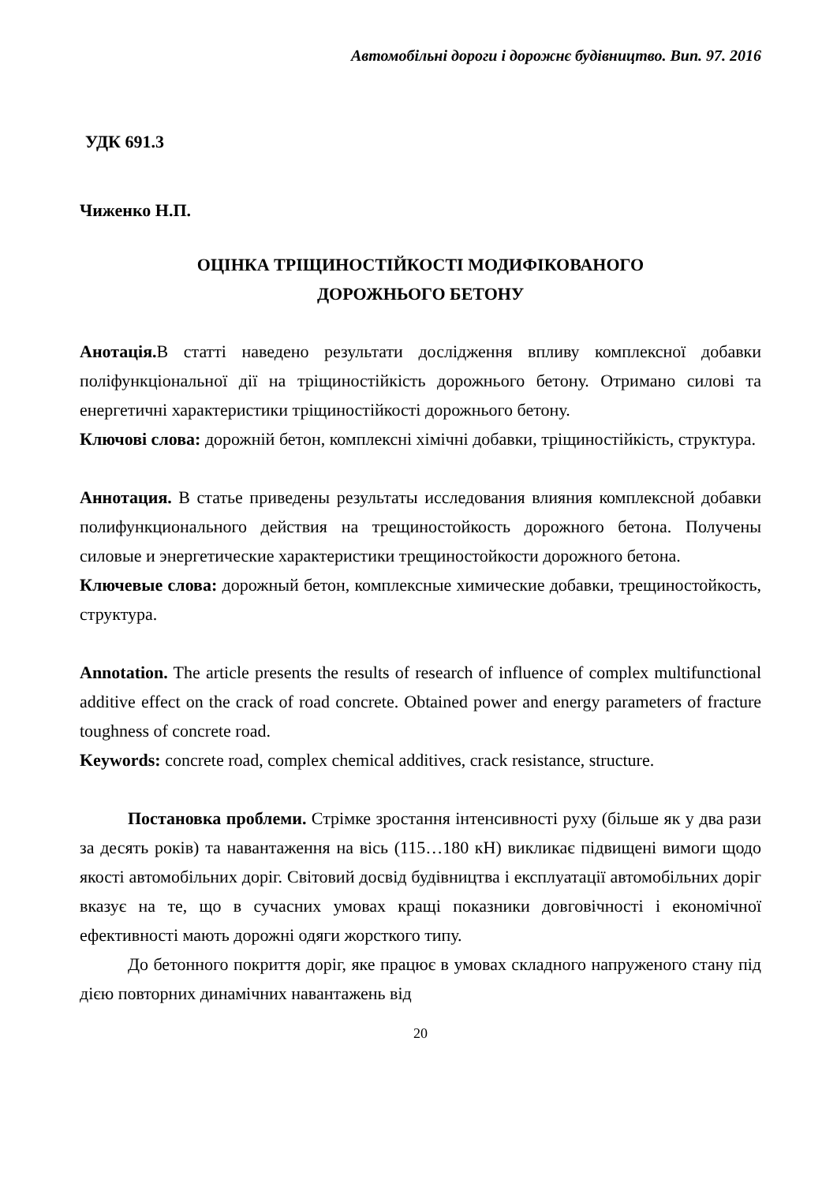Автомобільні дороги і дорожнє будівництво. Вип. 97. 2016
УДК 691.3
Чиженко Н.П.
ОЦІНКА ТРІЩИНОСТІЙКОСТІ МОДИФІКОВАНОГО
ДОРОЖНЬОГО БЕТОНУ
Анотація. В статті наведено результати дослідження впливу комплексної добавки поліфункціональної дії на тріщиностійкість дорожнього бетону. Отримано силові та енергетичні характеристики тріщиностійкості дорожнього бетону.
Ключові слова: дорожній бетон, комплексні хімічні добавки, тріщиностійкість, структура.
Аннотация. В статье приведены результаты исследования влияния комплексной добавки полифункционального действия на трещиностойкость дорожного бетона. Получены силовые и энергетические характеристики трещиностойкости дорожного бетона.
Ключевые слова: дорожный бетон, комплексные химические добавки, трещиностойкость, структура.
Annotation. The article presents the results of research of influence of complex multifunctional additive effect on the crack of road concrete. Obtained power and energy parameters of fracture toughness of concrete road.
Keywords: concrete road, complex chemical additives, crack resistance, structure.
Постановка проблеми. Стрімке зростання інтенсивності руху (більше як у два рази за десять років) та навантаження на вісь (115…180 кН) викликає підвищені вимоги щодо якості автомобільних доріг. Світовий досвід будівництва і експлуатації автомобільних доріг вказує на те, що в сучасних умовах кращі показники довговічності і економічної ефективності мають дорожні одяги жорсткого типу.
До бетонного покриття доріг, яке працює в умовах складного напруженого стану під дією повторних динамічних навантажень від
20